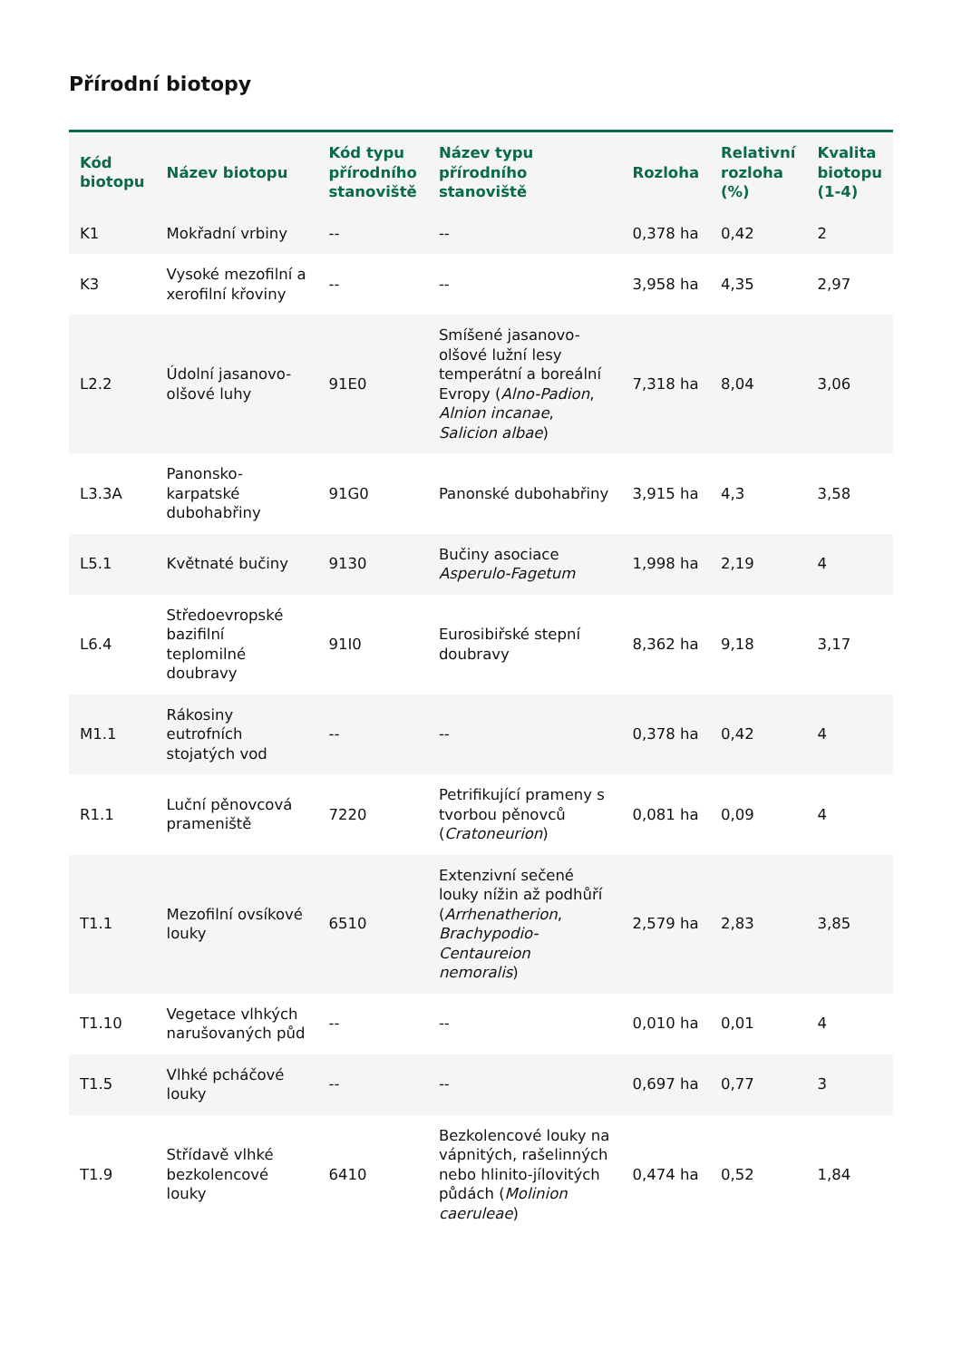Přírodní biotopy
| Kód biotopu | Název biotopu | Kód typu přírodního stanoviště | Název typu přírodního stanoviště | Rozloha | Relativní rozloha (%) | Kvalita biotopu (1-4) |
| --- | --- | --- | --- | --- | --- | --- |
| K1 | Mokřadní vrbiny | -- | -- | 0,378 ha | 0,42 | 2 |
| K3 | Vysoké mezofilní a xerofilní křoviny | -- | -- | 3,958 ha | 4,35 | 2,97 |
| L2.2 | Údolní jasanovo-olšové luhy | 91E0 | Smíšené jasanovo-olšové lužní lesy temperátní a boreální Evropy ( Alno-Padion , Alnion incanae , Salicion albae ) | 7,318 ha | 8,04 | 3,06 |
| L3.3A | Panonsko-karpatské dubohabřiny | 91G0 | Panonské dubohabřiny | 3,915 ha | 4,3 | 3,58 |
| L5.1 | Květnaté bučiny | 9130 | Bučiny asociace Asperulo-Fagetum | 1,998 ha | 2,19 | 4 |
| L6.4 | Středoevropské bazifilní teplomilné doubravy | 91I0 | Eurosibiřské stepní doubravy | 8,362 ha | 9,18 | 3,17 |
| M1.1 | Rákosiny eutrofních stojatých vod | -- | -- | 0,378 ha | 0,42 | 4 |
| R1.1 | Luční pěnovcová prameniště | 7220 | Petrifikující prameny s tvorbou pěnovců ( Cratoneurion ) | 0,081 ha | 0,09 | 4 |
| T1.1 | Mezofilní ovsíkové louky | 6510 | Extenzivní sečené louky nížin až podhůří ( Arrhenatherion , Brachypodio-Centaureion nemoralis ) | 2,579 ha | 2,83 | 3,85 |
| T1.10 | Vegetace vlhkých narušovaných půd | -- | -- | 0,010 ha | 0,01 | 4 |
| T1.5 | Vlhké pcháčové louky | -- | -- | 0,697 ha | 0,77 | 3 |
| T1.9 | Střídavě vlhké bezkolencové louky | 6410 | Bezkolencové louky na vápnitých, rašelinných nebo hlinito-jílovitých půdách ( Molinion caeruleae ) | 0,474 ha | 0,52 | 1,84 |